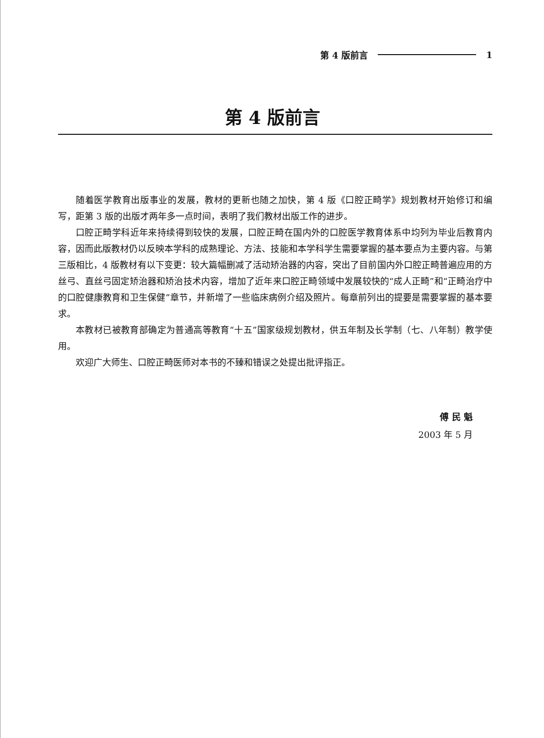第 4 版前言 1
第 4 版前言
随着医学教育出版事业的发展，教材的更新也随之加快，第 4 版《口腔正畸学》规划教材开始修订和编写，距第 3 版的出版才两年多一点时间，表明了我们教材出版工作的进步。
口腔正畸学科近年来持续得到较快的发展，口腔正畸在国内外的口腔医学教育体系中均列为毕业后教育内容，因而此版教材仍以反映本学科的成熟理论、方法、技能和本学科学生需要掌握的基本要点为主要内容。与第三版相比，4 版教材有以下变更：较大篇幅删减了活动矫治器的内容，突出了目前国内外口腔正畸普遍应用的方丝弓、直丝弓固定矫治器和矫治技术内容，增加了近年来口腔正畸领域中发展较快的“成人正畸”和“正畸治疗中的口腔健康教育和卫生保健”章节，并新增了一些临床病例介绍及照片。每章前列出的提要是需要掌握的基本要求。
本教材已被教育部确定为普通高等教育“十五”国家级规划教材，供五年制及长学制（七、八年制）教学使用。
欢迎广大师生、口腔正畸医师对本书的不臻和错误之处提出批评指正。
傅 民 魁
2003 年 5 月